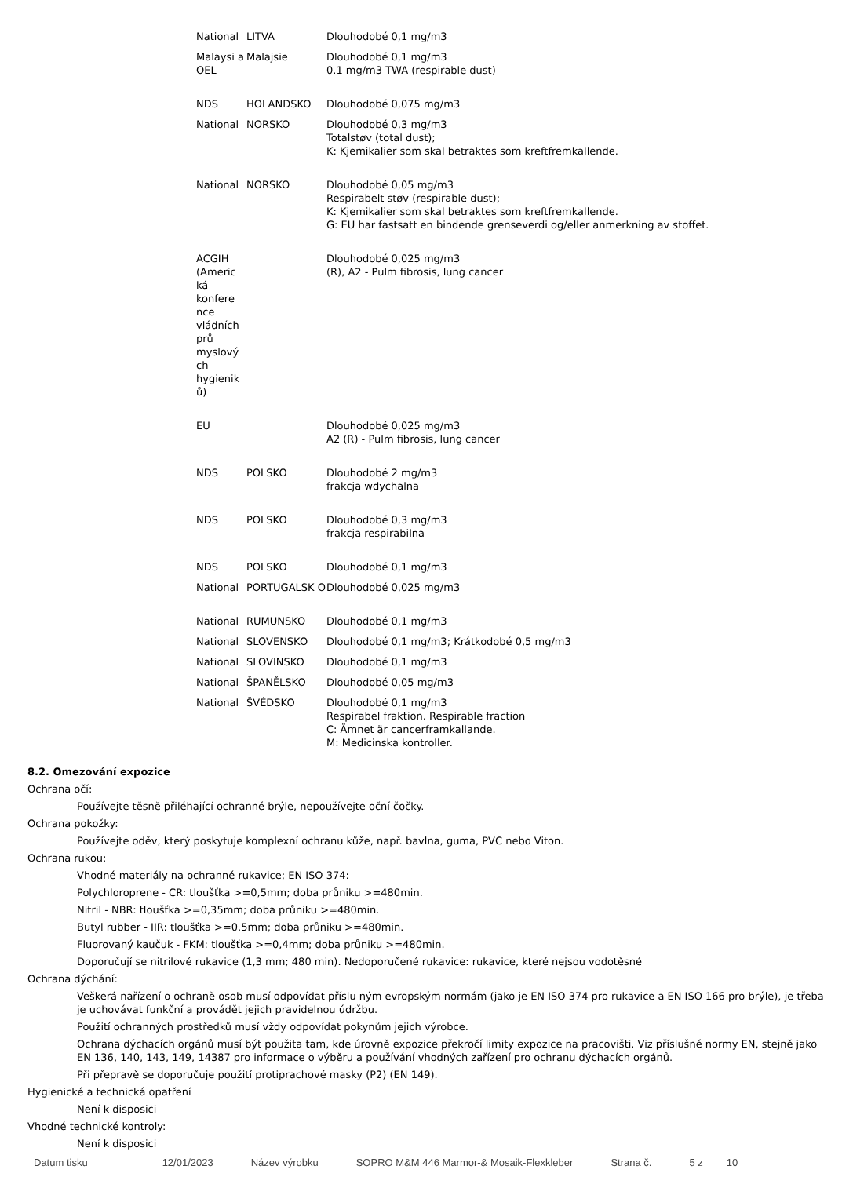| National | LITVA | Dlouhodobé 0,1 mg/m3 |
| Malaysi a OEL | Malajsie | Dlouhodobé 0,1 mg/m3 0.1 mg/m3 TWA (respirable dust) |
| NDS | HOLANDSKO | Dlouhodobé 0,075 mg/m3 |
| National | NORSKO | Dlouhodobé 0,3 mg/m3 Totalstøv (total dust); K: Kjemikalier som skal betraktes som kreftfremkallende. |
| National | NORSKO | Dlouhodobé 0,05 mg/m3 Respirabelt støv (respirable dust); K: Kjemikalier som skal betraktes som kreftfremkallende. G: EU har fastsatt en bindende grenseverdi og/eller anmerkning av stoffet. |
| ACGIH (Americ ká konfere nce vládních prů myslový ch hygienik ů) | | Dlouhodobé 0,025 mg/m3 (R), A2 - Pulm fibrosis, lung cancer |
| EU | | Dlouhodobé 0,025 mg/m3 A2 (R) - Pulm fibrosis, lung cancer |
| NDS | POLSKO | Dlouhodobé 2 mg/m3 frakcja wdychalna |
| NDS | POLSKO | Dlouhodobé 0,3 mg/m3 frakcja respirabilna |
| NDS | POLSKO | Dlouhodobé 0,1 mg/m3 |
| National | PORTUGALSK O | Dlouhodobé 0,025 mg/m3 |
| National | RUMUNSKO | Dlouhodobé 0,1 mg/m3 |
| National | SLOVENSKO | Dlouhodobé 0,1 mg/m3; Krátkodobé 0,5 mg/m3 |
| National | SLOVINSKO | Dlouhodobé 0,1 mg/m3 |
| National | ŠPANĚLSKO | Dlouhodobé 0,05 mg/m3 |
| National | ŠVÉDSKO | Dlouhodobé 0,1 mg/m3 Respirabel fraktion. Respirable fraction C: Ämnet är cancerframkallande. M: Medicinska kontroller. |
8.2. Omezování expozice
Ochrana očí:
Používejte těsně přiléhající ochranné brýle, nepoužívejte oční čočky.
Ochrana pokožky:
Používejte oděv, který poskytuje komplexní ochranu kůže, např. bavlna, guma, PVC nebo Viton.
Ochrana rukou:
Vhodné materiály na ochranné rukavice; EN ISO 374:
Polychloroprene - CR: tloušťka >=0,5mm; doba průniku >=480min.
Nitril - NBR: tloušťka >=0,35mm; doba průniku >=480min.
Butyl rubber - IIR: tloušťka >=0,5mm; doba průniku >=480min.
Fluorovaný kaučuk - FKM: tloušťka >=0,4mm; doba průniku >=480min.
Doporučují se nitrilové rukavice (1,3 mm; 480 min). Nedoporučené rukavice: rukavice, které nejsou vodotěsné
Ochrana dýchání:
Veškerá nařízení o ochraně osob musí odpovídat příslu ným evropským normám (jako je EN ISO 374 pro rukavice a EN ISO 166 pro brýle), je třeba je uchovávat funkční a provádět jejich pravidelnou údržbu.
Použití ochranných prostředků musí vždy odpovídat pokynům jejich výrobce.
Ochrana dýchacích orgánů musí být použita tam, kde úrovně expozice překročí limity expozice na pracovišti. Viz příslušné normy EN, stejně jako EN 136, 140, 143, 149, 14387 pro informace o výběru a používání vhodných zařízení pro ochranu dýchacích orgánů.
Při přepravě se doporučuje použití protiprachové masky (P2) (EN 149).
Hygienické a technická opatření
Není k disposici
Vhodné technické kontroly:
Není k disposici
Datum tisku 12/01/2023 Název výrobku SOPRO M&M 446 Marmor-& Mosaik-Flexkleber Strana č. 5 z 10